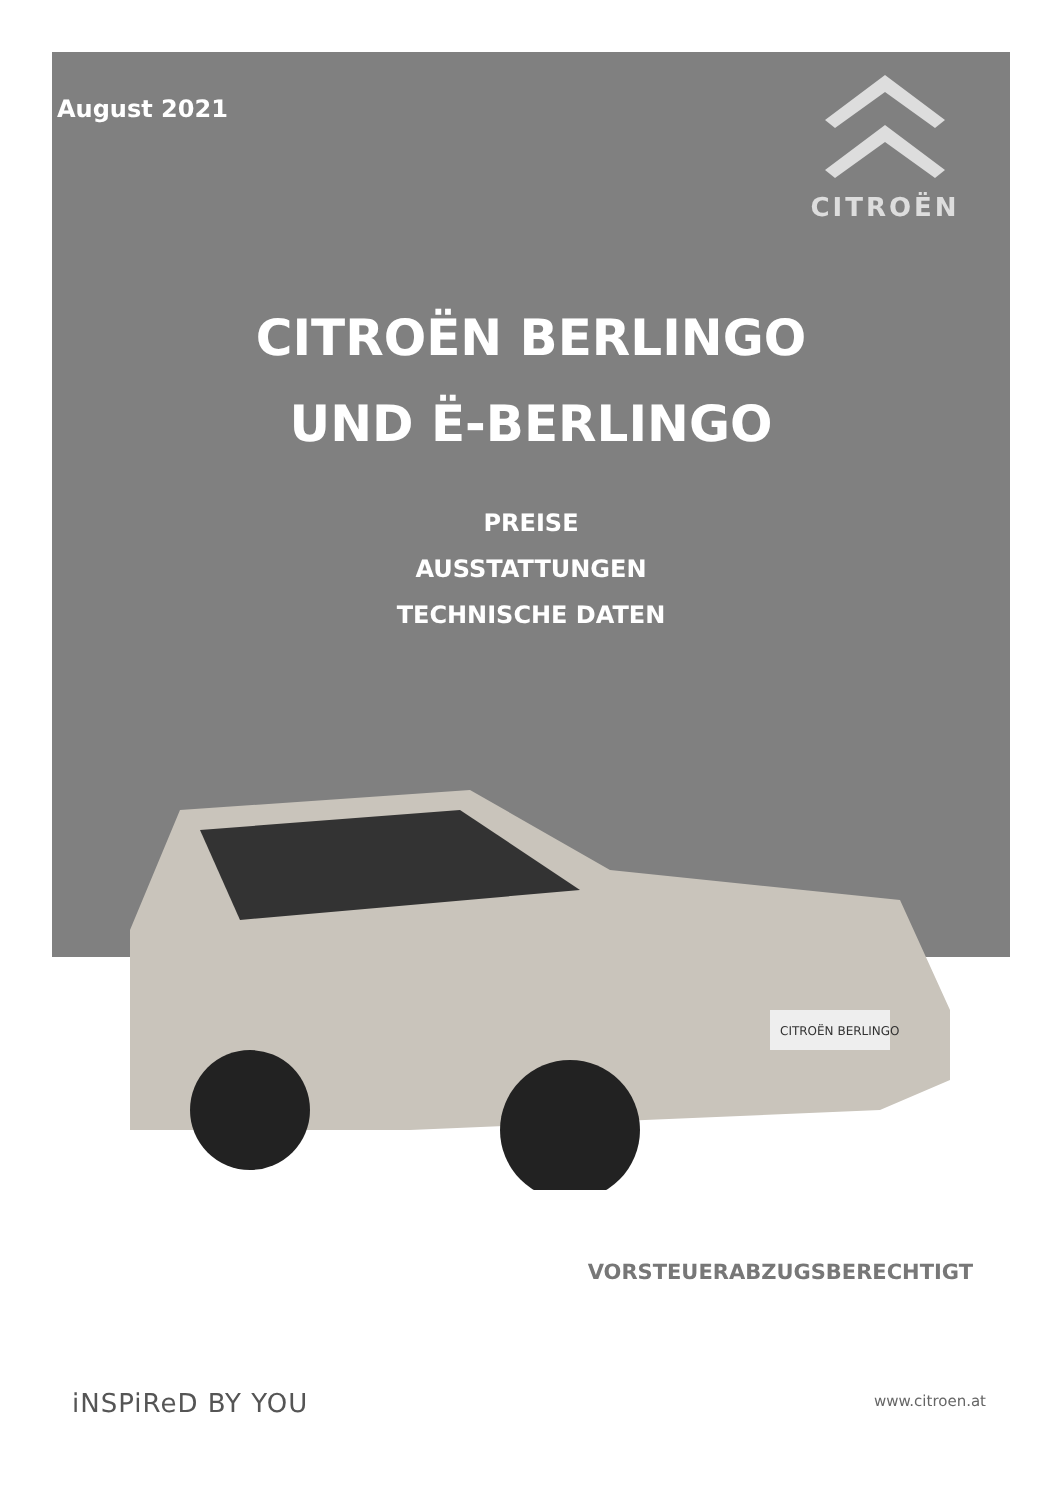August 2021
CITROËN
CITROËN BERLINGO
UND Ë-BERLINGO
PREISE
AUSSTATTUNGEN
TECHNISCHE DATEN
CITROËN BERLINGO
VORSTEUERABZUGSBERECHTIGT
iNSPiReD BY YOU www.citroen.at